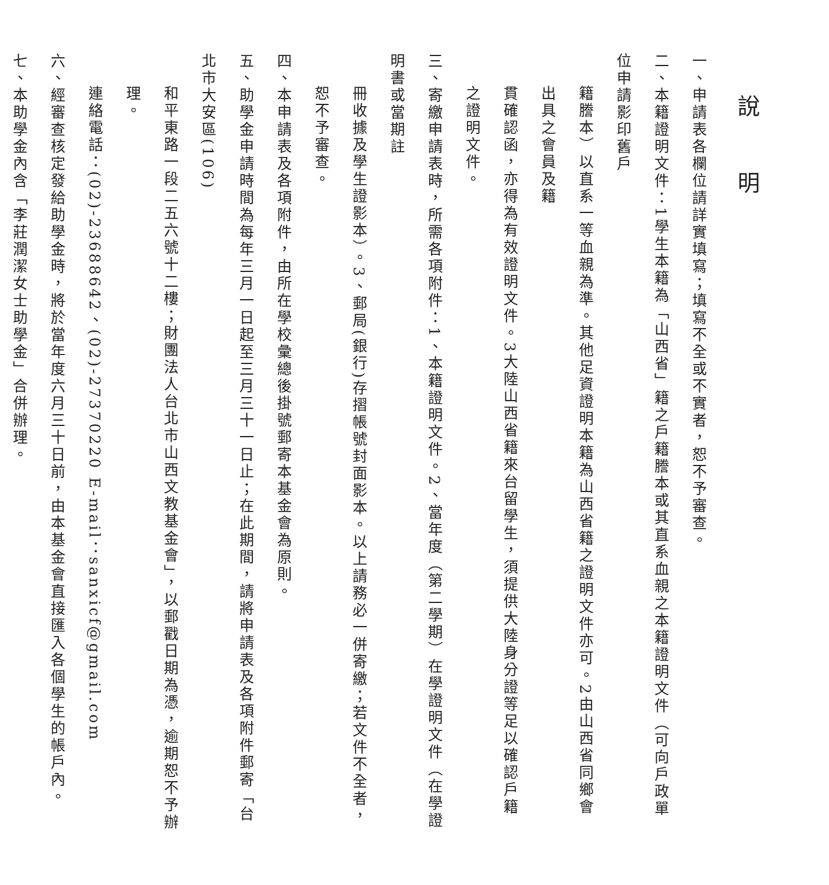說 明
一、申請表各欄位請詳實填寫；填寫不全或不實者，恕不予審查。
二、本籍證明文件：1學生本籍為「山西省」籍之戶籍謄本或其直系血親之本籍證明文件（可向戶政單位申請影印舊戶
籍謄本）以直系一等血親為準。其他足資證明本籍為山西省籍之證明文件亦可。2由山西省同鄉會出具之會員及籍
貫確認函，亦得為有效證明文件。3大陸山西省籍來台留學生，須提供大陸身分證等足以確認戶籍之證明文件。
三、寄繳申請表時，所需各項附件：1、本籍證明文件。2、當年度（第二學期）在學證明文件（在學證明書或當期註
冊收據及學生證影本）。3、郵局(銀行)存摺帳號封面影本。以上請務必一併寄繳；若文件不全者，恕不予審查。
四、本申請表及各項附件，由所在學校彙總後掛號郵寄本基金會為原則。
五、助學金申請時間為每年三月一日起至三月三十一日止；在此期間，請將申請表及各項附件郵寄「台北市大安區(106)
和平東路一段二五六號十二樓；財團法人台北市山西文教基金會」，以郵戳日期為憑，逾期恕不予辦理。
連絡電話：(02)-23688642、(02)-27370220 E-mail：sanxicf@gmail.com
六、經審查核定發給助學金時，將於當年度六月三十日前，由本基金會直接匯入各個學生的帳戶內。
七、本助學金內含「李莊潤潔女士助學金」合併辦理。